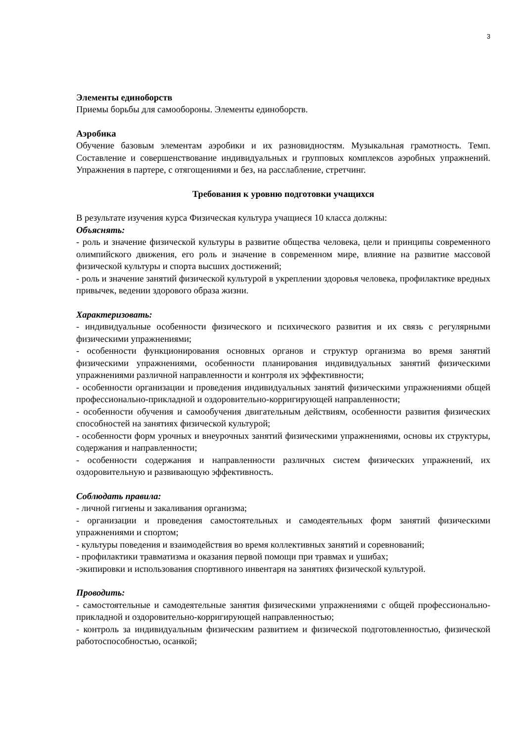3
Элементы единоборств
Приемы борьбы для самообороны. Элементы единоборств.
Аэробика
Обучение базовым элементам аэробики и их разновидностям. Музыкальная грамотность. Темп. Составление и совершенствование индивидуальных и групповых комплексов аэробных упражнений. Упражнения в партере, с отягощениями и без, на расслабление, стретчинг.
Требования к уровню подготовки учащихся
В результате изучения курса Физическая культура учащиеся 10 класса должны:
Объяснять:
- роль и значение физической культуры в развитие общества человека, цели и принципы современного олимпийского движения, его роль и значение в современном мире, влияние на развитие массовой физической культуры и спорта высших достижений;
- роль и значение занятий физической культурой в укреплении здоровья человека, профилактике вредных привычек, ведении здорового образа жизни.
Характеризовать:
- индивидуальные особенности физического и психического развития и их связь с регулярными физическими упражнениями;
- особенности функционирования основных органов и структур организма во время занятий физическими упражнениями, особенности планирования индивидуальных занятий физическими упражнениями различной направленности и контроля их эффективности;
- особенности организации и проведения индивидуальных занятий физическими упражнениями общей профессионально-прикладной и оздоровительно-корригирующей направленности;
- особенности обучения и самообучения двигательным действиям, особенности развития физических способностей на занятиях физической культурой;
- особенности форм урочных и внеурочных занятий физическими упражнениями, основы их структуры, содержания и направленности;
- особенности содержания и направленности различных систем физических упражнений, их оздоровительную и развивающую эффективность.
Соблюдать правила:
- личной гигиены и закаливания организма;
- организации и проведения самостоятельных и самодеятельных форм занятий физическими упражнениями и спортом;
- культуры поведения и взаимодействия во время коллективных занятий и соревнований;
- профилактики травматизма и оказания первой помощи при травмах и ушибах;
-экипировки и использования спортивного инвентаря на занятиях физической культурой.
Проводить:
- самостоятельные и самодеятельные занятия физическими упражнениями с общей профессионально-прикладной и оздоровительно-корригирующей направленностью;
- контроль за индивидуальным физическим развитием и физической подготовленностью, физической работоспособностью, осанкой;